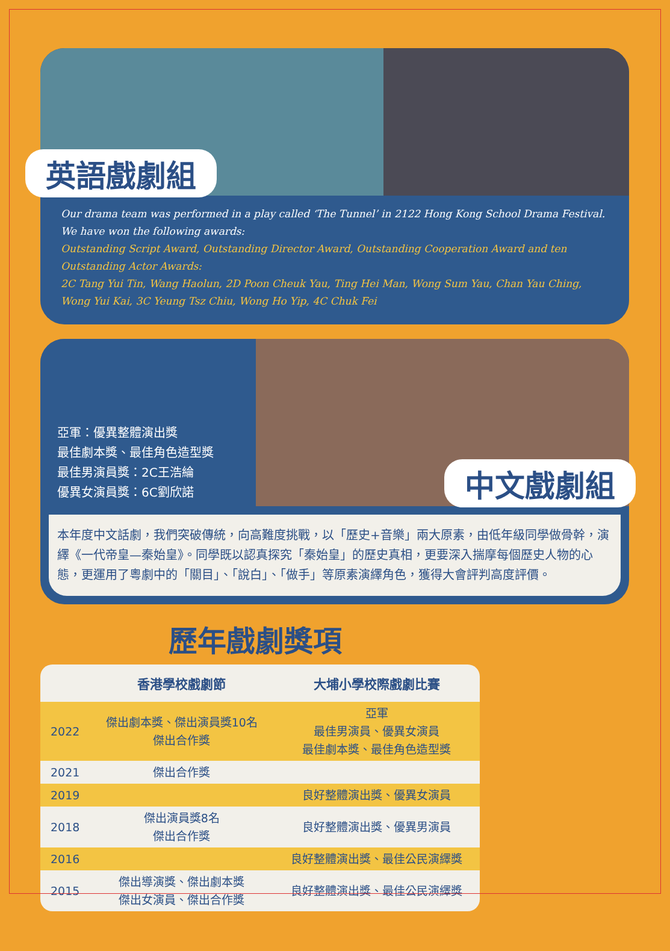Our drama team was performed in a play called ‘The Tunnel’ in 2122 Hong Kong School Drama Festival.
We have won the following awards:
Outstanding Script Award, Outstanding Director Award, Outstanding Cooperation Award and ten Outstanding Actor Awards:
2C Tang Yui Tin, Wang Haolun, 2D Poon Cheuk Yau, Ting Hei Man, Wong Sum Yau, Chan Yau Ching, Wong Yui Kai, 3C Yeung Tsz Chiu, Wong Ho Yip, 4C Chuk Fei
英語戲劇組
亞軍：優異整體演出獎
最佳劇本獎、最佳角色造型獎
最佳男演員獎：2C王浩綸
優異女演員獎：6C劉欣諾
本年度中文話劇，我們突破傳統，向高難度挑戰，以「歷史+音樂」兩大原素，由低年級同學做骨幹，演繹《一代帝皇—秦始皇》。同學既以認真探究「秦始皇」的歷史真相，更要深入揣摩每個歷史人物的心態，更運用了粵劇中的「關目」、「說白」、「做手」等原素演繹角色，獲得大會評判高度評價。
中文戲劇組
歷年戲劇獎項
| | 香港學校戲劇節 | 大埔小學校際戲劇比賽 |
| --- | --- | --- |
| 2022 | 傑出劇本獎、傑出演員獎10名 傑出合作獎 | 亞軍 最佳男演員、優異女演員 最佳劇本獎、最佳角色造型獎 |
| 2021 | 傑出合作獎 | |
| 2019 | | 良好整體演出獎、優異女演員 |
| 2018 | 傑出演員獎8名 傑出合作獎 | 良好整體演出獎、優異男演員 |
| 2016 | | 良好整體演出獎、最佳公民演繹獎 |
| 2015 | 傑出導演獎、傑出劇本獎 傑出女演員、傑出合作獎 | 良好整體演出獎、最佳公民演繹獎 |